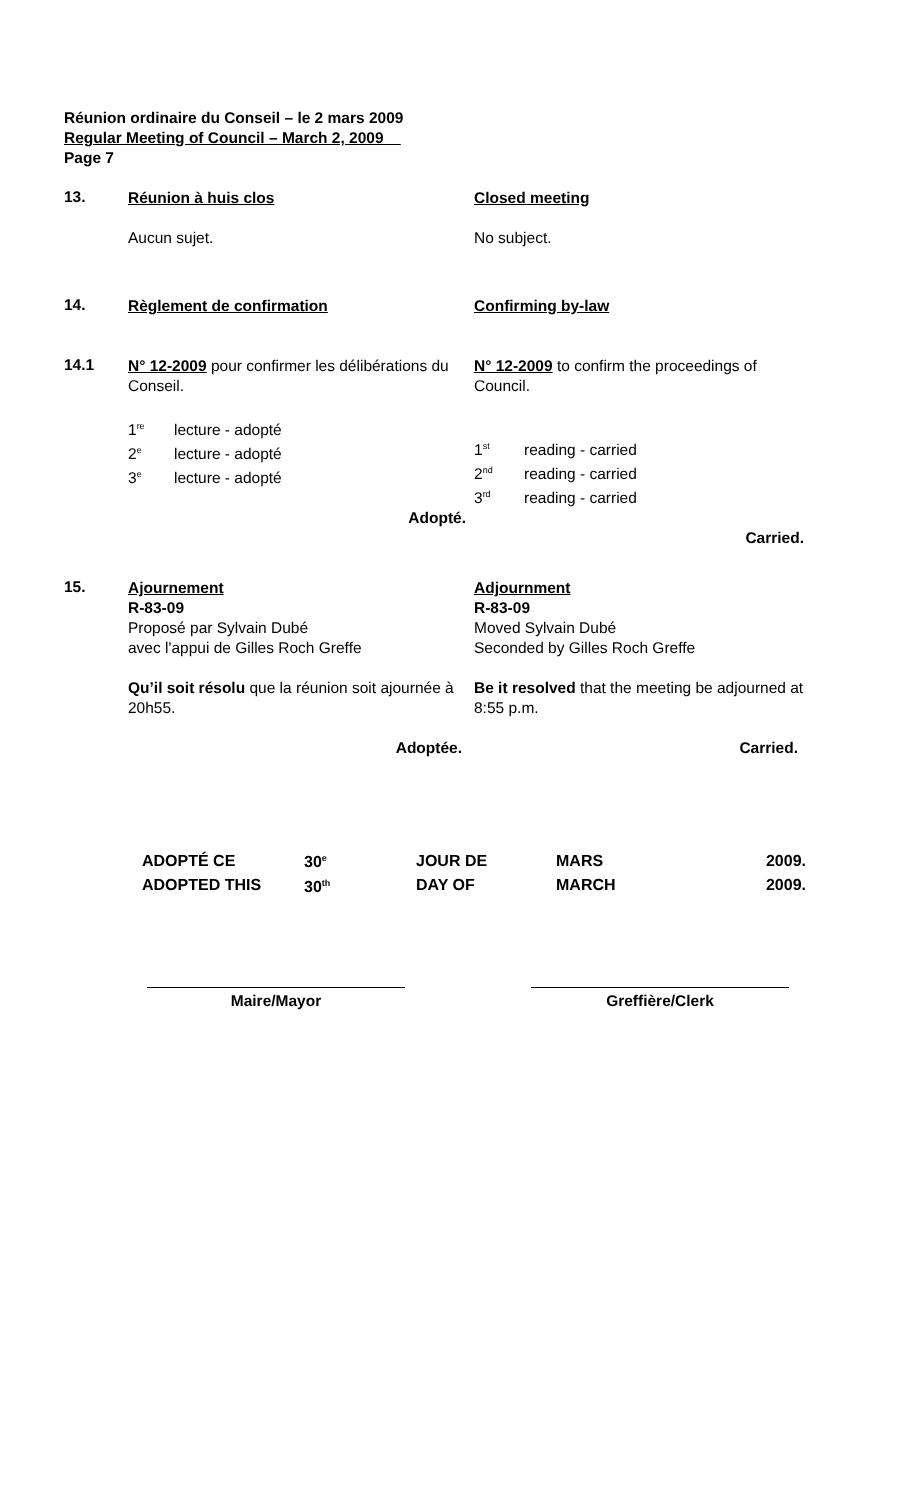Réunion ordinaire du Conseil – le 2 mars 2009
Regular Meeting of Council – March 2, 2009
Page 7
13.
Réunion à huis clos
Aucun sujet.
Closed meeting
No subject.
14.
Règlement de confirmation Confirming by-law
14.1
N° 12-2009 pour confirmer les délibérations du Conseil.
1<sup>re</sup> lecture - adopté
2<sup>e</sup> lecture - adopté
3<sup>e</sup> lecture - adopté
Adopté.
N° 12-2009 to confirm the proceedings of Council.
1<sup>st</sup> reading - carried
2<sup>nd</sup> reading - carried
3<sup>rd</sup> reading - carried
Carried.
15.
Ajournement
R-83-09
Proposé par Sylvain Dubé
avec l'appui de Gilles Roch Greffe
Qu’il soit résolu que la réunion soit ajournée à 20h55.
Adoptée.
Adjournment
R-83-09
Moved Sylvain Dubé
Seconded by Gilles Roch Greffe
Be it resolved that the meeting be adjourned at 8:55 p.m.
Carried.
| ADOPTÉ CE | 30<sup>e</sup> | JOUR DE | MARS | 2009. |
| ADOPTED THIS | 30<sup>th</sup> | DAY OF | MARCH | 2009. |
Maire/Mayor Greffière/Clerk